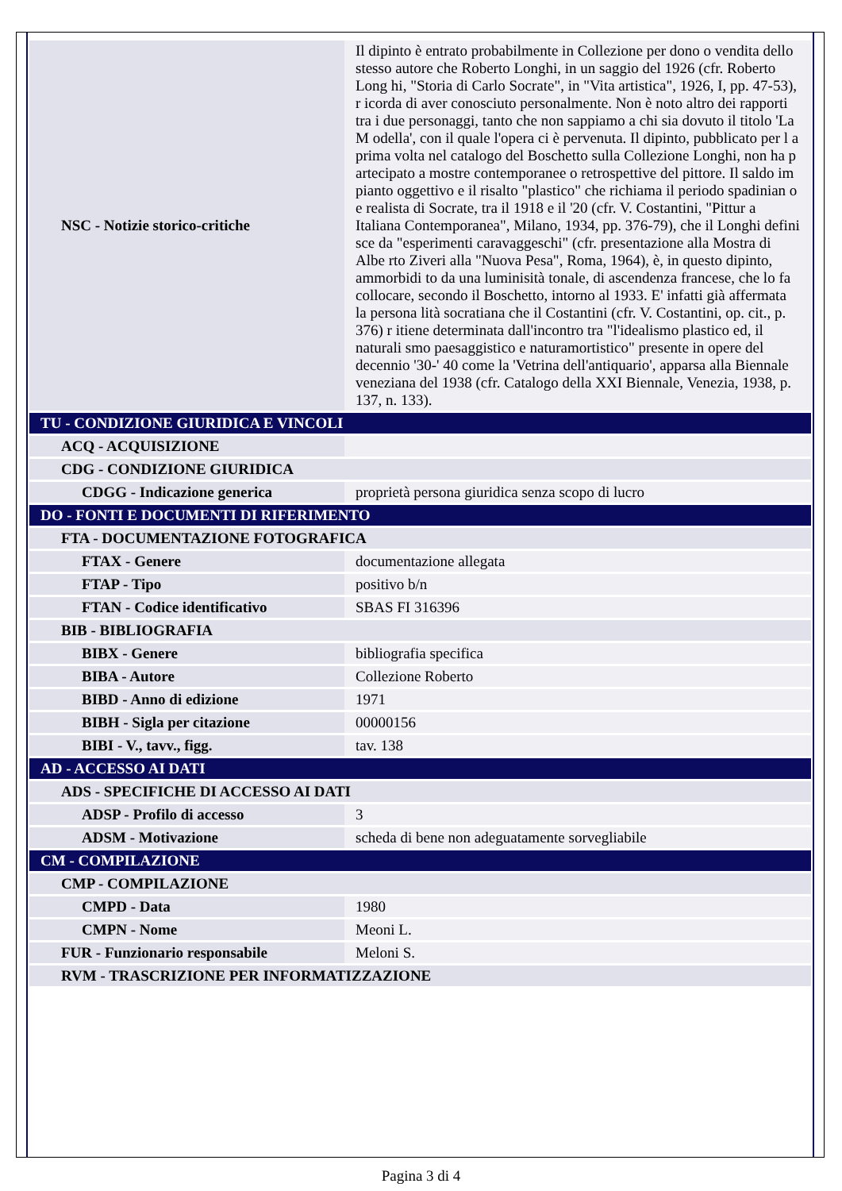| NSC - Notizie storico-critiche | Il dipinto è entrato probabilmente in Collezione per dono o vendita dello stesso autore che Roberto Longhi, in un saggio del 1926 (cfr. Roberto Long hi, "Storia di Carlo Socrate", in "Vita artistica", 1926, I, pp. 47-53), r icorda di aver conosciuto personalmente. Non è noto altro dei rapporti tra i due personaggi, tanto che non sappiamo a chi sia dovuto il titolo 'La M odella', con il quale l'opera ci è pervenuta. Il dipinto, pubblicato per l a prima volta nel catalogo del Boschetto sulla Collezione Longhi, non ha p artecipato a mostre contemporanee o retrospettive del pittore. Il saldo im pianto oggettivo e il risalto "plastico" che richiama il periodo spadinian o e realista di Socrate, tra il 1918 e il '20 (cfr. V. Costantini, "Pittur a Italiana Contemporanea", Milano, 1934, pp. 376-79), che il Longhi defini sce da "esperimenti caravaggeschi" (cfr. presentazione alla Mostra di Albe rto Ziveri alla "Nuova Pesa", Roma, 1964), è, in questo dipinto, ammorbidi to da una luminisità tonale, di ascendenza francese, che lo fa collocare, secondo il Boschetto, intorno al 1933. E' infatti già affermata la persona lità socratiana che il Costantini (cfr. V. Costantini, op. cit., p. 376) r itiene determinata dall'incontro tra "l'idealismo plastico ed, il naturali smo paesaggistico e naturamortistico" presente in opere del decennio '30-' 40 come la 'Vetrina dell'antiquario', apparsa alla Biennale veneziana del 1938 (cfr. Catalogo della XXI Biennale, Venezia, 1938, p. 137, n. 133). |
| TU - CONDIZIONE GIURIDICA E VINCOLI | |
| ACQ - ACQUISIZIONE | |
| CDG - CONDIZIONE GIURIDICA | |
| CDGG - Indicazione generica | proprietà persona giuridica senza scopo di lucro |
| DO - FONTI E DOCUMENTI DI RIFERIMENTO | |
| FTA - DOCUMENTAZIONE FOTOGRAFICA | |
| FTAX - Genere | documentazione allegata |
| FTAP - Tipo | positivo b/n |
| FTAN - Codice identificativo | SBAS FI 316396 |
| BIB - BIBLIOGRAFIA | |
| BIBX - Genere | bibliografia specifica |
| BIBA - Autore | Collezione Roberto |
| BIBD - Anno di edizione | 1971 |
| BIBH - Sigla per citazione | 00000156 |
| BIBI - V., tavv., figg. | tav. 138 |
| AD - ACCESSO AI DATI | |
| ADS - SPECIFICHE DI ACCESSO AI DATI | |
| ADSP - Profilo di accesso | 3 |
| ADSM - Motivazione | scheda di bene non adeguatamente sorvegliabile |
| CM - COMPILAZIONE | |
| CMP - COMPILAZIONE | |
| CMPD - Data | 1980 |
| CMPN - Nome | Meoni L. |
| FUR - Funzionario responsabile | Meloni S. |
| RVM - TRASCRIZIONE PER INFORMATIZZAZIONE | |
Pagina 3 di 4